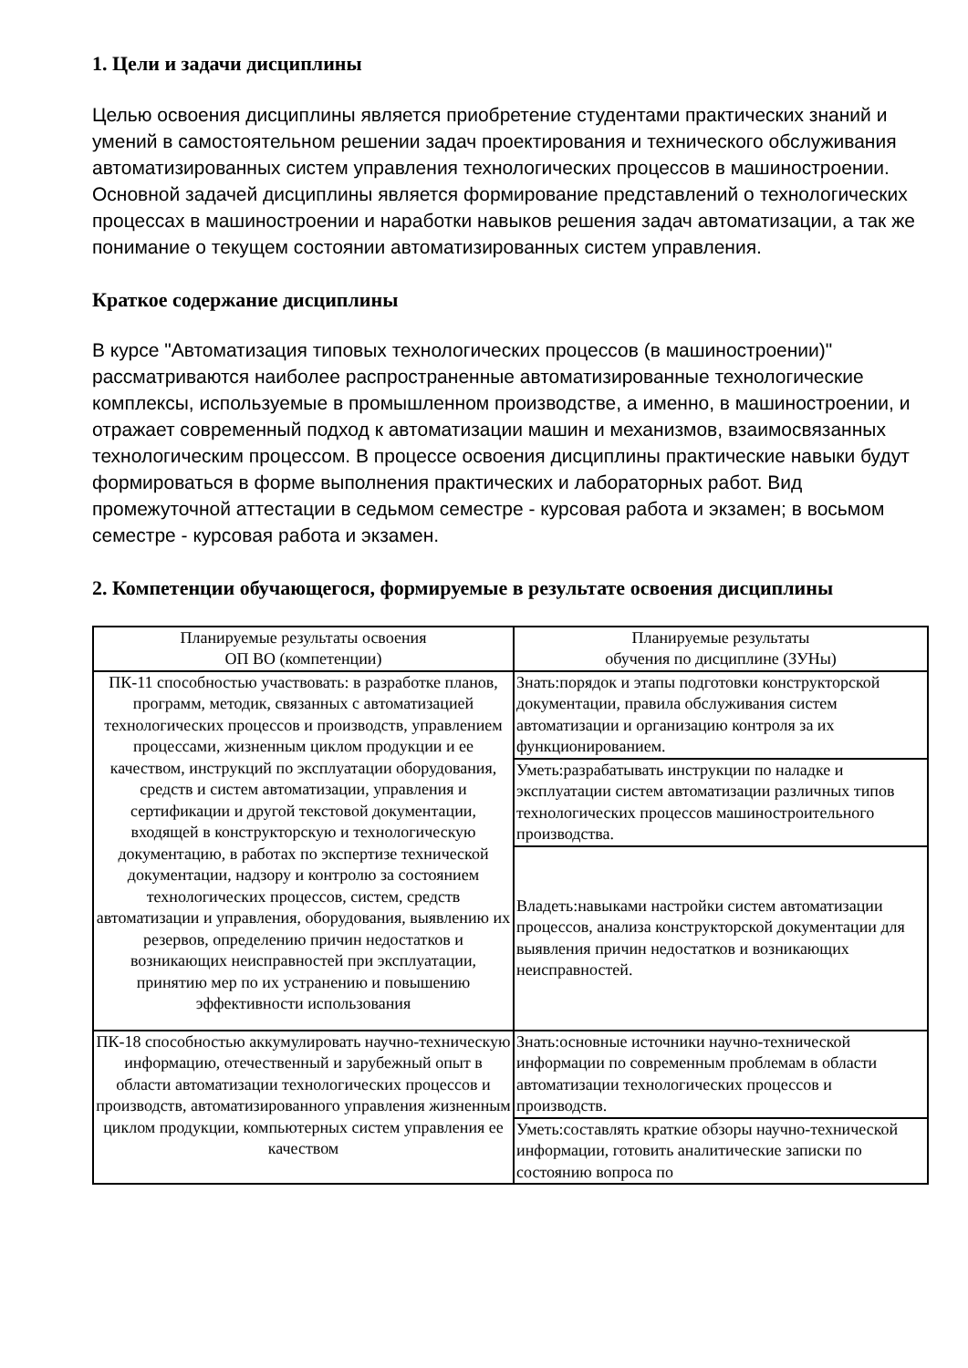1. Цели и задачи дисциплины
Целью освоения дисциплины является приобретение студентами практических знаний и умений в самостоятельном решении задач проектирования и технического обслуживания автоматизированных систем управления технологических процессов в машиностроении. Основной задачей дисциплины является формирование представлений о технологических процессах в машиностроении и наработки навыков решения задач автоматизации, а так же понимание о текущем состоянии автоматизированных систем управления.
Краткое содержание дисциплины
В курсе "Автоматизация типовых технологических процессов (в машиностроении)" рассматриваются наиболее распространенные автоматизированные технологические комплексы, используемые в промышленном производстве, а именно, в машиностроении, и отражает современный подход к автоматизации машин и механизмов, взаимосвязанных технологическим процессом. В процессе освоения дисциплины практические навыки будут формироваться в форме выполнения практических и лабораторных работ. Вид промежуточной аттестации в седьмом семестре - курсовая работа и экзамен; в восьмом семестре - курсовая работа и экзамен.
2. Компетенции обучающегося, формируемые в результате освоения дисциплины
| Планируемые результаты освоения ОП ВО (компетенции) | Планируемые результаты обучения по дисциплине (ЗУНы) |
| --- | --- |
| ПК-11 способностью участвовать: в разработке планов, программ, методик, связанных с автоматизацией технологических процессов и производств, управлением процессами, жизненным циклом продукции и ее качеством, инструкций по эксплуатации оборудования, средств и систем автоматизации, управления и сертификации и другой текстовой документации, входящей в конструкторскую и технологическую документацию, в работах по экспертизе технической документации, надзору и контролю за состоянием технологических процессов, систем, средств автоматизации и управления, оборудования, выявлению их резервов, определению причин недостатков и возникающих неисправностей при эксплуатации, принятию мер по их устранению и повышению эффективности использования | Знать:порядок и этапы подготовки конструкторской документации, правила обслуживания систем автоматизации и организацию контроля за их функционированием. |
| | Уметь:разрабатывать инструкции по наладке и эксплуатации систем автоматизации различных типов технологических процессов машиностроительного производства. |
| | Владеть:навыками настройки систем автоматизации процессов, анализа конструкторской документации для выявления причин недостатков и возникающих неисправностей. |
| ПК-18 способностью аккумулировать научно-техническую информацию, отечественный и зарубежный опыт в области автоматизации технологических процессов и производств, автоматизированного управления жизненным циклом продукции, компьютерных систем управления ее качеством | Знать:основные источники научно-технической информации по современным проблемам в области автоматизации технологических процессов и производств. |
| | Уметь:составлять краткие обзоры научно-технической информации, готовить аналитические записки по состоянию вопроса по |